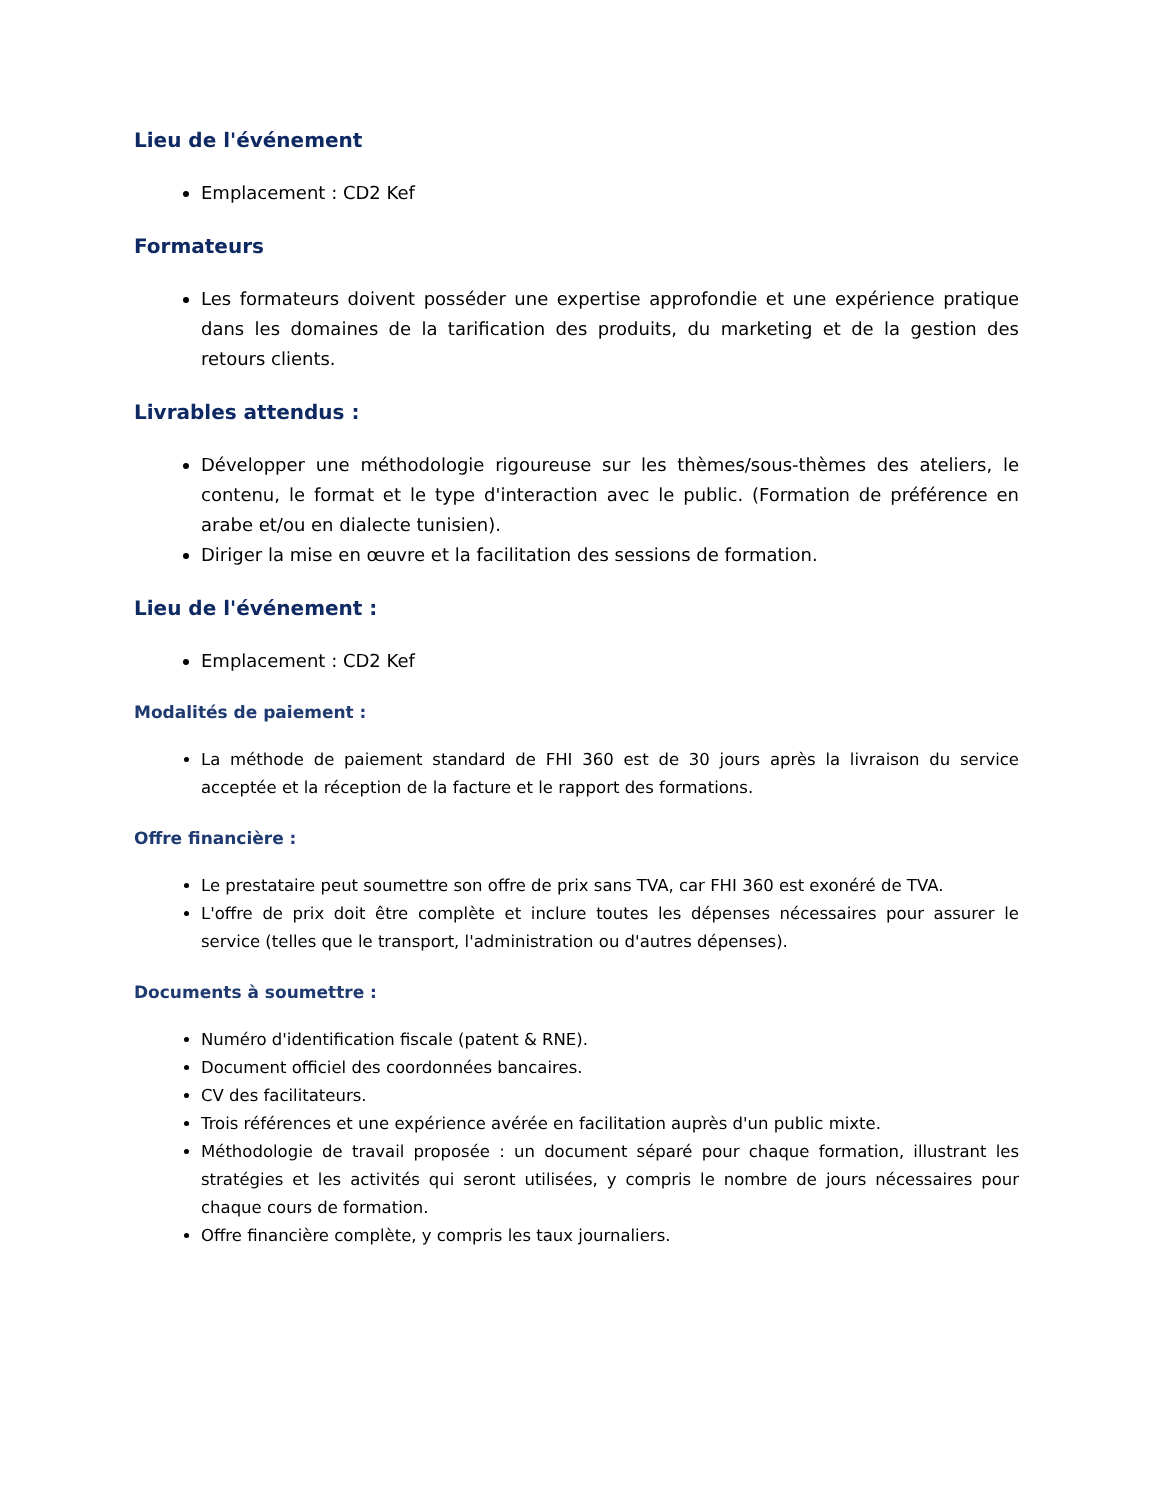Lieu de l'événement
Emplacement : CD2 Kef
Formateurs
Les formateurs doivent posséder une expertise approfondie et une expérience pratique dans les domaines de la tarification des produits, du marketing et de la gestion des retours clients.
Livrables attendus :
Développer une méthodologie rigoureuse sur les thèmes/sous-thèmes des ateliers, le contenu, le format et le type d'interaction avec le public. (Formation de préférence en arabe et/ou en dialecte tunisien).
Diriger la mise en œuvre et la facilitation des sessions de formation.
Lieu de l'événement :
Emplacement : CD2 Kef
Modalités de paiement :
La méthode de paiement standard de FHI 360 est de 30 jours après la livraison du service acceptée et la réception de la facture et le rapport des formations.
Offre financière :
Le prestataire peut soumettre son offre de prix sans TVA, car FHI 360 est exonéré de TVA.
L'offre de prix doit être complète et inclure toutes les dépenses nécessaires pour assurer le service (telles que le transport, l'administration ou d'autres dépenses).
Documents à soumettre :
Numéro d'identification fiscale (patent & RNE).
Document officiel des coordonnées bancaires.
CV des facilitateurs.
Trois références et une expérience avérée en facilitation auprès d'un public mixte.
Méthodologie de travail proposée : un document séparé pour chaque formation, illustrant les stratégies et les activités qui seront utilisées, y compris le nombre de jours nécessaires pour chaque cours de formation.
Offre financière complète, y compris les taux journaliers.